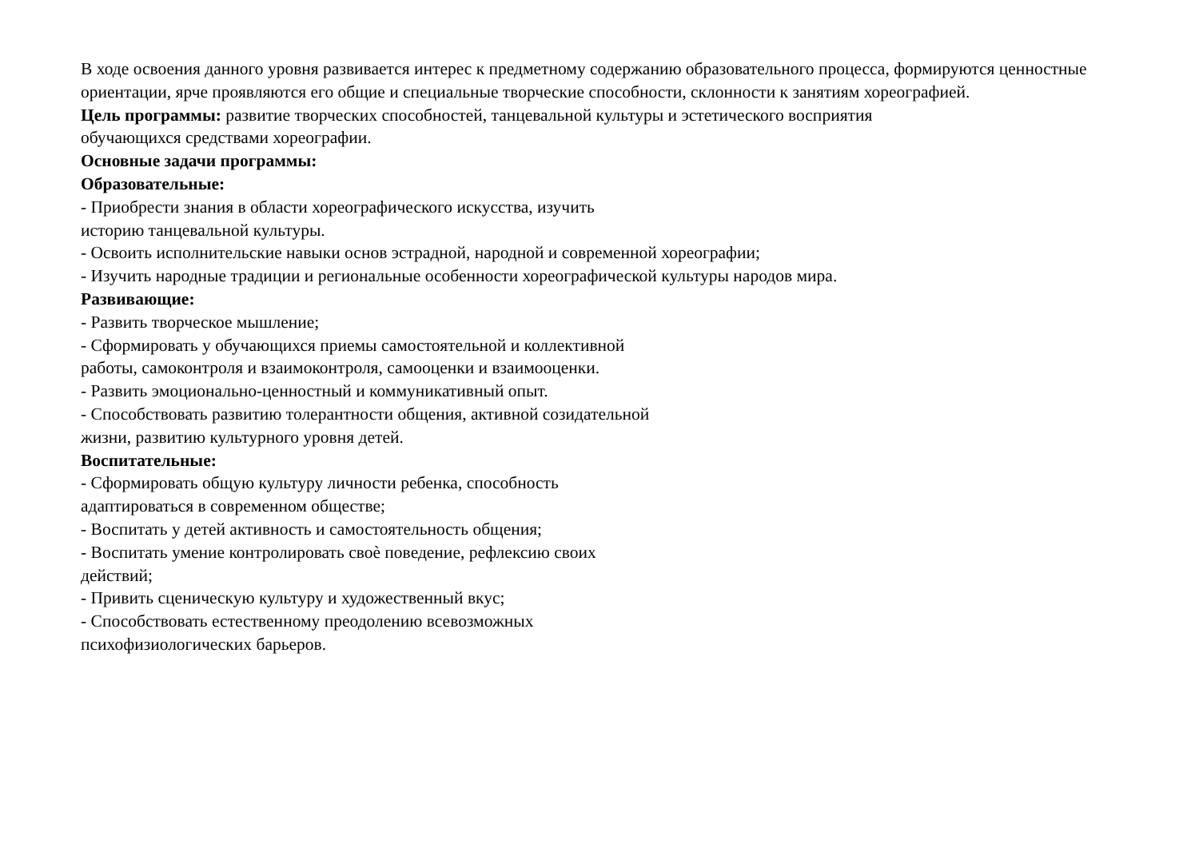В ходе освоения данного уровня развивается интерес к предметному содержанию образовательного процесса, формируются ценностные ориентации, ярче проявляются его общие и специальные творческие способности, склонности к занятиям хореографией.
Цель программы: развитие творческих способностей, танцевальной культуры и эстетического восприятия
обучающихся средствами хореографии.
Основные задачи программы:
Образовательные:
- Приобрести знания в области хореографического искусства, изучить
историю танцевальной культуры.
- Освоить исполнительские навыки основ эстрадной, народной и современной хореографии;
- Изучить народные традиции и региональные особенности хореографической культуры народов мира.
Развивающие:
- Развить творческое мышление;
- Сформировать у обучающихся приемы самостоятельной и коллективной
работы, самоконтроля и взаимоконтроля, самооценки и взаимооценки.
- Развить эмоционально-ценностный и коммуникативный опыт.
- Способствовать развитию толерантности общения, активной созидательной
жизни, развитию культурного уровня детей.
Воспитательные:
- Сформировать общую культуру личности ребенка, способность
адаптироваться в современном обществе;
- Воспитать у детей активность и самостоятельность общения;
- Воспитать умение контролировать своѐ поведение, рефлексию своих
действий;
- Привить сценическую культуру и художественный вкус;
- Способствовать естественному преодолению всевозможных
психофизиологических барьеров.